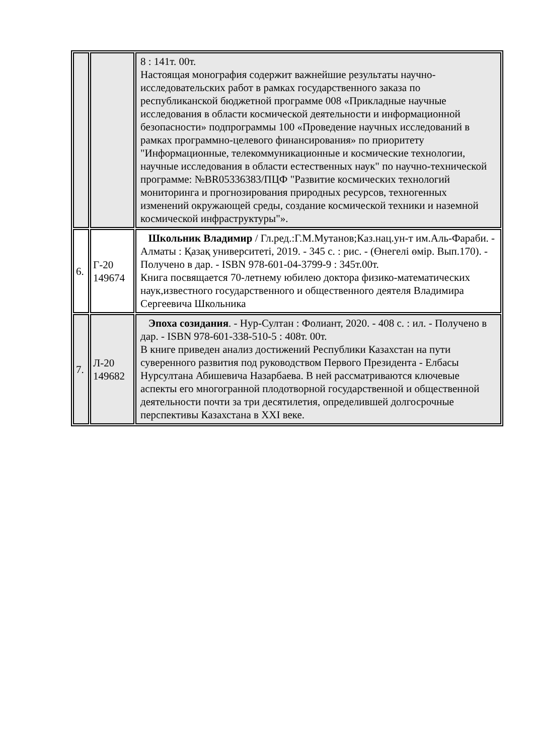| | | 8 : 141т. 00т. Настоящая монография содержит важнейшие результаты научно-исследовательских работ в рамках государственного заказа по республиканской бюджетной программе 008 «Прикладные научные исследования в области космической деятельности и информационной безопасности» подпрограммы 100 «Проведение научных исследований в рамках программно-целевого финансирования» по приоритету "Информационные, телекоммуникационные и космические технологии, научные исследования в области естественных наук" по научно-технической программе: №BR05336383/ПЦФ "Развитие космических технологий мониторинга и прогнозирования природных ресурсов, техногенных изменений окружающей среды, создание космической техники и наземной космической инфраструктуры"». |
| 6. | Г-20 149674 | Школьник Владимир / Гл.ред.:Г.М.Мутанов;Каз.нац.ун-т им.Аль-Фараби. - Алматы : Қазақ университеті, 2019. - 345 с. : рис. - (Өнегелі өмір. Вып.170). - Получено в дар. - ISBN 978-601-04-3799-9 : 345т.00т. Книга посвящается 70-летнему юбилею доктора физико-математических наук,известного государственного и общественного деятеля Владимира Сергеевича Школьника |
| 7. | Л-20 149682 | Эпоха созидания . - Нур-Султан : Фолиант, 2020. - 408 с. : ил. - Получено в дар. - ISBN 978-601-338-510-5 : 408т. 00т. В книге приведен анализ достижений Республики Казахстан на пути суверенного развития под руководством Первого Президента - Елбасы Нурсултана Абишевича Назарбаева. В ней рассматриваются ключевые аспекты его многогранной плодотворной государственной и общественной деятельности почти за три десятилетия, определившей долгосрочные перспективы Казахстана в XXI веке. |